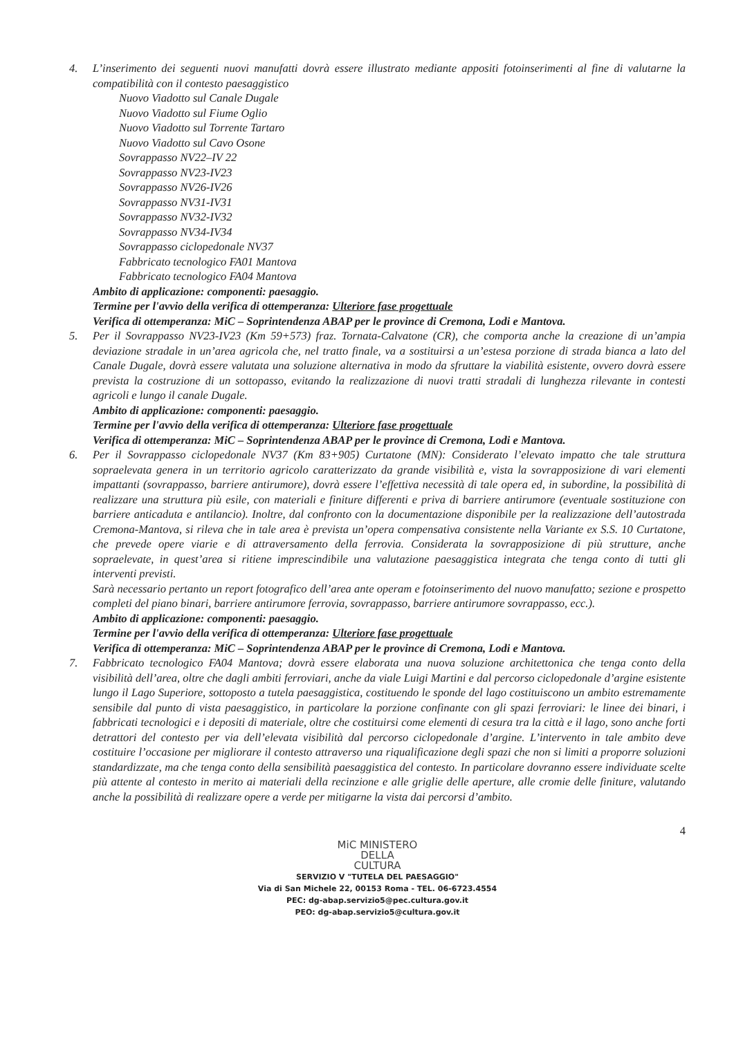4. L’inserimento dei seguenti nuovi manufatti dovrà essere illustrato mediante appositi fotoinserimenti al fine di valutarne la compatibilità con il contesto paesaggistico
Nuovo Viadotto sul Canale Dugale
Nuovo Viadotto sul Fiume Oglio
Nuovo Viadotto sul Torrente Tartaro
Nuovo Viadotto sul Cavo Osone
Sovrappasso NV22–IV 22
Sovrappasso NV23-IV23
Sovrappasso NV26-IV26
Sovrappasso NV31-IV31
Sovrappasso NV32-IV32
Sovrappasso NV34-IV34
Sovrappasso ciclopedonale NV37
Fabbricato tecnologico FA01 Mantova
Fabbricato tecnologico FA04 Mantova
Ambito di applicazione: componenti: paesaggio.
Termine per l'avvio della verifica di ottemperanza: Ulteriore fase progettuale
Verifica di ottemperanza: MiC – Soprintendenza ABAP per le province di Cremona, Lodi e Mantova.
5. Per il Sovrappasso NV23-IV23 (Km 59+573) fraz. Tornata-Calvatone (CR), che comporta anche la creazione di un’ampia deviazione stradale in un’area agricola che, nel tratto finale, va a sostituirsi a un’estesa porzione di strada bianca a lato del Canale Dugale, dovrà essere valutata una soluzione alternativa in modo da sfruttare la viabilità esistente, ovvero dovrà essere prevista la costruzione di un sottopasso, evitando la realizzazione di nuovi tratti stradali di lunghezza rilevante in contesti agricoli e lungo il canale Dugale.
Ambito di applicazione: componenti: paesaggio.
Termine per l'avvio della verifica di ottemperanza: Ulteriore fase progettuale
Verifica di ottemperanza: MiC – Soprintendenza ABAP per le province di Cremona, Lodi e Mantova.
6. Per il Sovrappasso ciclopedonale NV37 (Km 83+905) Curtatone (MN): Considerato l’elevato impatto che tale struttura sopraelevata genera in un territorio agricolo caratterizzato da grande visibilità e, vista la sovrapposizione di vari elementi impattanti (sovrappasso, barriere antirumore), dovrà essere l’effettiva necessità di tale opera ed, in subordine, la possibilità di realizzare una struttura più esile, con materiali e finiture differenti e priva di barriere antirumore (eventuale sostituzione con barriere anticaduta e antilancio). Inoltre, dal confronto con la documentazione disponibile per la realizzazione dell’autostrada Cremona-Mantova, si rileva che in tale area è prevista un’opera compensativa consistente nella Variante ex S.S. 10 Curtatone, che prevede opere viarie e di attraversamento della ferrovia. Considerata la sovrapposizione di più strutture, anche sopraelevate, in quest’area si ritiene imprescindibile una valutazione paesaggistica integrata che tenga conto di tutti gli interventi previsti.
Sarà necessario pertanto un report fotografico dell’area ante operam e fotoinserimento del nuovo manufatto; sezione e prospetto completi del piano binari, barriere antirumore ferrovia, sovrappasso, barriere antirumore sovrappasso, ecc.).
Ambito di applicazione: componenti: paesaggio.
Termine per l'avvio della verifica di ottemperanza: Ulteriore fase progettuale
Verifica di ottemperanza: MiC – Soprintendenza ABAP per le province di Cremona, Lodi e Mantova.
7. Fabbricato tecnologico FA04 Mantova; dovrà essere elaborata una nuova soluzione architettonica che tenga conto della visibilità dell’area, oltre che dagli ambiti ferroviari, anche da viale Luigi Martini e dal percorso ciclopedonale d’argine esistente lungo il Lago Superiore, sottoposto a tutela paesaggistica, costituendo le sponde del lago costituiscono un ambito estremamente sensibile dal punto di vista paesaggistico, in particolare la porzione confinante con gli spazi ferroviari: le linee dei binari, i fabbricati tecnologici e i depositi di materiale, oltre che costituirsi come elementi di cesura tra la città e il lago, sono anche forti detrattori del contesto per via dell’elevata visibilità dal percorso ciclopedonale d’argine. L’intervento in tale ambito deve costituire l’occasione per migliorare il contesto attraverso una riqualificazione degli spazi che non si limiti a proporre soluzioni standardizzate, ma che tenga conto della sensibilità paesaggistica del contesto. In particolare dovranno essere individuate scelte più attente al contesto in merito ai materiali della recinzione e alle griglie delle aperture, alle cromie delle finiture, valutando anche la possibilità di realizzare opere a verde per mitigarne la vista dai percorsi d’ambito.
4
MiC MINISTERO
DELLA
CULTURA
SERVIZIO V "TUTELA DEL PAESAGGIO"
Via di San Michele 22, 00153 Roma - TEL. 06-6723.4554
PEC: dg-abap.servizio5@pec.cultura.gov.it
PEO: dg-abap.servizio5@cultura.gov.it